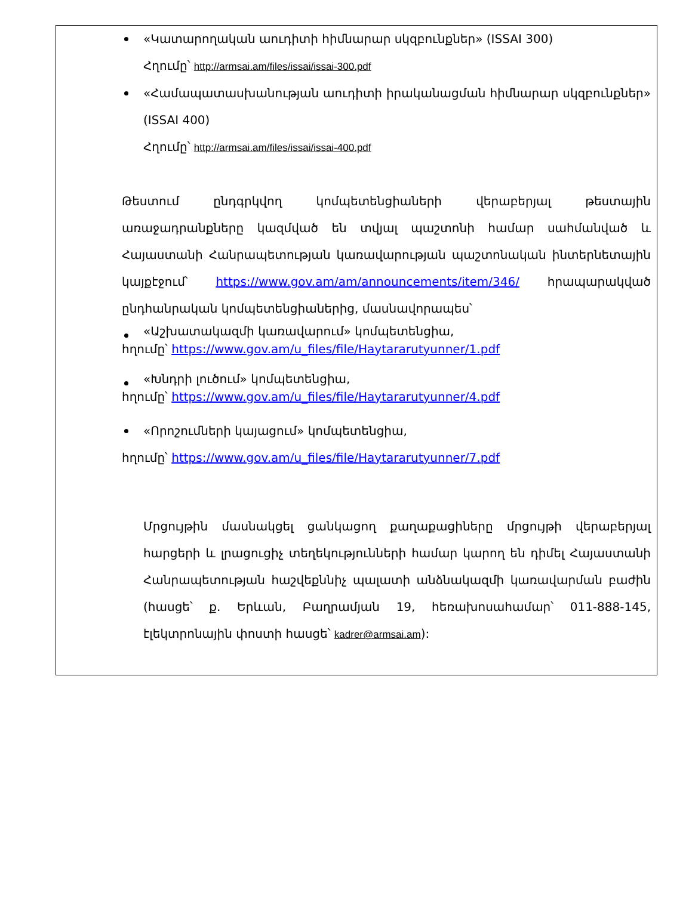«Կատարողական աուդիտի հիմնարար սկզբունքներ» (ISSAI 300)
Հղումը՝ http://armsai.am/files/issai/issai-300.pdf
«Համապատասխանության աուդիտի իրականացման հիմնարար սկզբունքներ» (ISSAI 400)
Հղումը՝ http://armsai.am/files/issai/issai-400.pdf
Թեստում ընդգրկվող կոմպետենցիաների վերաբերյալ թեստային առաջադրանքները կազմված են տվյալ պաշտոնի համար սահմանված և Հայաստանի Հանրապետության կառավարության պաշտոնական ինտերնետային կայքէջում՝ https://www.gov.am/am/announcements/item/346/ հրապարակված ընդհանրական կոմպետենցիաներից, մասնավորապես՝
«Աշխատակազմի կառավարում» կոմպետենցիա,
հղումը՝ https://www.gov.am/u_files/file/Haytararutyunner/1.pdf
«Խնդրի լուծում» կոմպետենցիա,
հղումը՝ https://www.gov.am/u_files/file/Haytararutyunner/4.pdf
«Որոշումների կայացում» կոմպետենցիա,
հղումը՝ https://www.gov.am/u_files/file/Haytararutyunner/7.pdf
Մրցույթին մասնակցել ցանկացող քաղաքացիները մրցույթի վերաբերյալ հարցերի և լրացուցիչ տեղեկությունների համար կարող են դիմել Հայաստանի Հանրապետության հաշվեքննիչ պալատի անձնակազմի կառավարման բաժին (հասցե՝ ք. Երևան, Բաղրամյան 19, հեռախոսահամար՝ 011-888-145, էլեկտրոնային փոստի հասցե՝ kadrer@armsai.am):